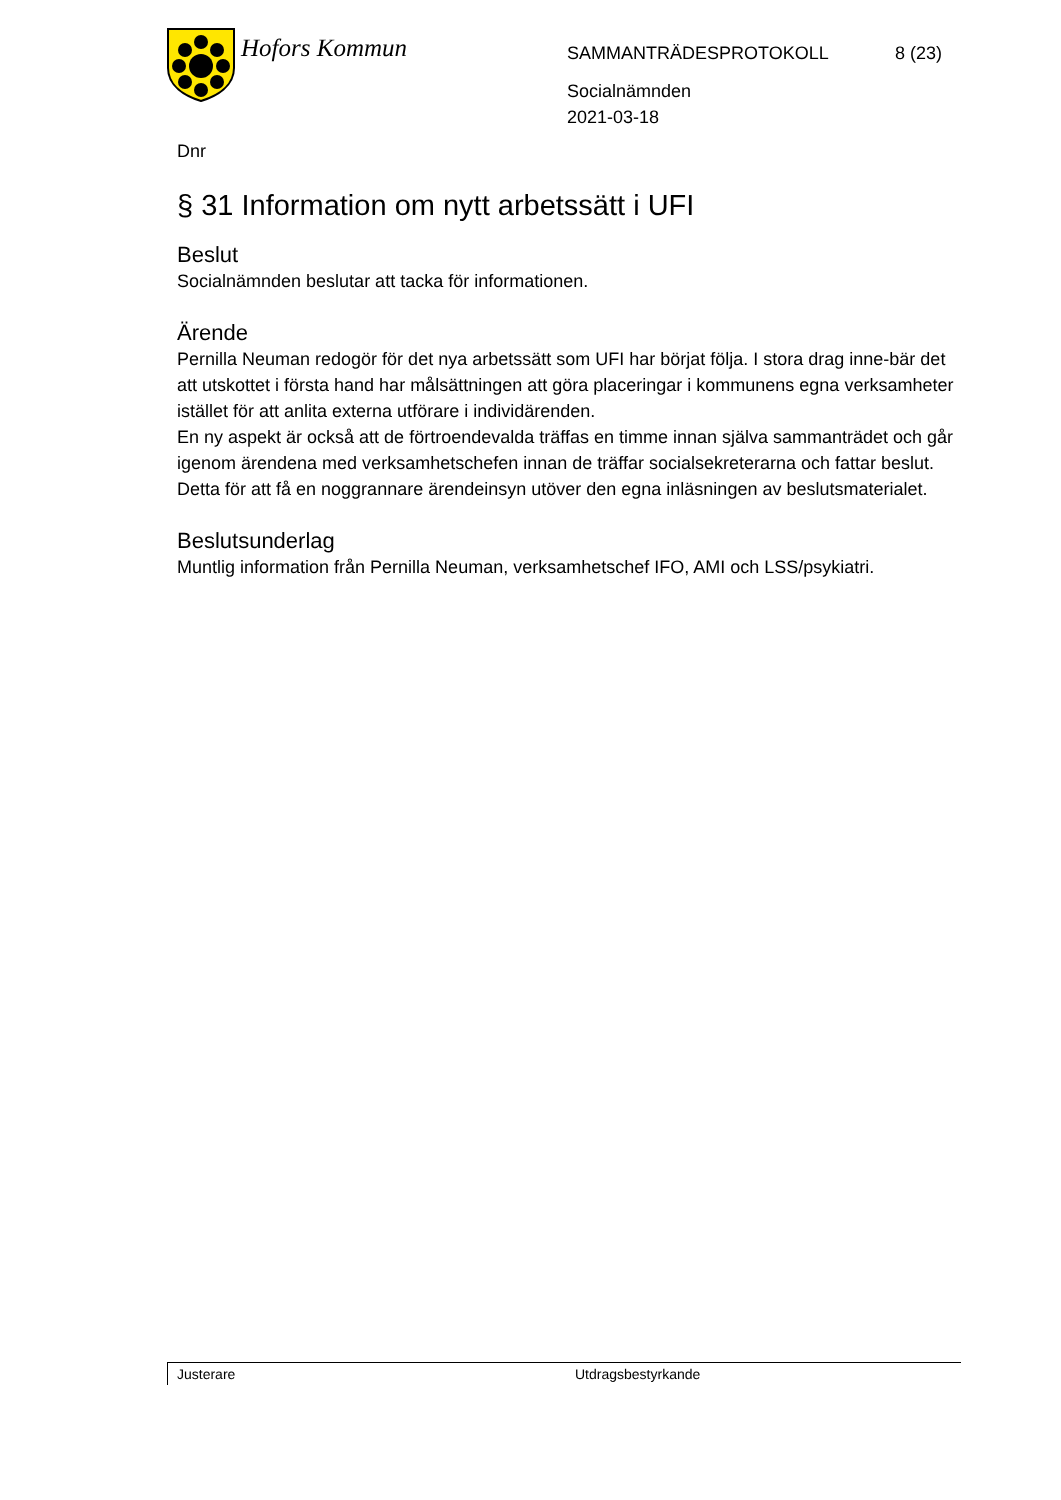Hofors Kommun
SAMMANTRÄDESPROTOKOLL
8 (23)
Socialnämnden
2021-03-18
Dnr
§ 31 Information om nytt arbetssätt i UFI
Beslut
Socialnämnden beslutar att tacka för informationen.
Ärende
Pernilla Neuman redogör för det nya arbetssätt som UFI har börjat följa. I stora drag inne-bär det att utskottet i första hand har målsättningen att göra placeringar i kommunens egna verksamheter istället för att anlita externa utförare i individärenden.
En ny aspekt är också att de förtroendevalda träffas en timme innan själva sammanträdet och går igenom ärendena med verksamhetschefen innan de träffar socialsekreterarna och fattar beslut. Detta för att få en noggrannare ärendeinsyn utöver den egna inläsningen av beslutsmaterialet.
Beslutsunderlag
Muntlig information från Pernilla Neuman, verksamhetschef IFO, AMI och LSS/psykiatri.
Justerare Utdragsbestyrkande